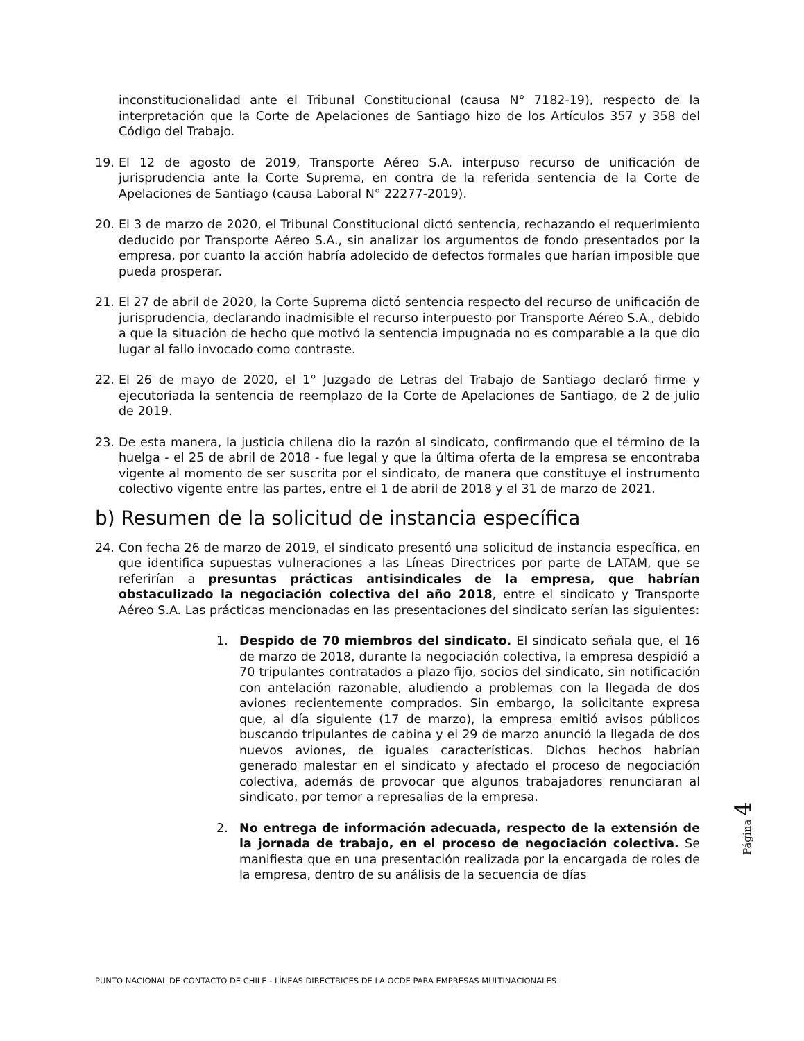inconstitucionalidad ante el Tribunal Constitucional (causa N° 7182-19), respecto de la interpretación que la Corte de Apelaciones de Santiago hizo de los Artículos 357 y 358 del Código del Trabajo.
19. El 12 de agosto de 2019, Transporte Aéreo S.A. interpuso recurso de unificación de jurisprudencia ante la Corte Suprema, en contra de la referida sentencia de la Corte de Apelaciones de Santiago (causa Laboral N° 22277-2019).
20. El 3 de marzo de 2020, el Tribunal Constitucional dictó sentencia, rechazando el requerimiento deducido por Transporte Aéreo S.A., sin analizar los argumentos de fondo presentados por la empresa, por cuanto la acción habría adolecido de defectos formales que harían imposible que pueda prosperar.
21. El 27 de abril de 2020, la Corte Suprema dictó sentencia respecto del recurso de unificación de jurisprudencia, declarando inadmisible el recurso interpuesto por Transporte Aéreo S.A., debido a que la situación de hecho que motivó la sentencia impugnada no es comparable a la que dio lugar al fallo invocado como contraste.
22. El 26 de mayo de 2020, el 1° Juzgado de Letras del Trabajo de Santiago declaró firme y ejecutoriada la sentencia de reemplazo de la Corte de Apelaciones de Santiago, de 2 de julio de 2019.
23. De esta manera, la justicia chilena dio la razón al sindicato, confirmando que el término de la huelga - el 25 de abril de 2018 - fue legal y que la última oferta de la empresa se encontraba vigente al momento de ser suscrita por el sindicato, de manera que constituye el instrumento colectivo vigente entre las partes, entre el 1 de abril de 2018 y el 31 de marzo de 2021.
b) Resumen de la solicitud de instancia específica
24. Con fecha 26 de marzo de 2019, el sindicato presentó una solicitud de instancia específica, en que identifica supuestas vulneraciones a las Líneas Directrices por parte de LATAM, que se referirían a presuntas prácticas antisindicales de la empresa, que habrían obstaculizado la negociación colectiva del año 2018, entre el sindicato y Transporte Aéreo S.A. Las prácticas mencionadas en las presentaciones del sindicato serían las siguientes:
1. Despido de 70 miembros del sindicato. El sindicato señala que, el 16 de marzo de 2018, durante la negociación colectiva, la empresa despidió a 70 tripulantes contratados a plazo fijo, socios del sindicato, sin notificación con antelación razonable, aludiendo a problemas con la llegada de dos aviones recientemente comprados. Sin embargo, la solicitante expresa que, al día siguiente (17 de marzo), la empresa emitió avisos públicos buscando tripulantes de cabina y el 29 de marzo anunció la llegada de dos nuevos aviones, de iguales características. Dichos hechos habrían generado malestar en el sindicato y afectado el proceso de negociación colectiva, además de provocar que algunos trabajadores renunciaran al sindicato, por temor a represalias de la empresa.
2. No entrega de información adecuada, respecto de la extensión de la jornada de trabajo, en el proceso de negociación colectiva. Se manifiesta que en una presentación realizada por la encargada de roles de la empresa, dentro de su análisis de la secuencia de días
Página 4
PUNTO NACIONAL DE CONTACTO DE CHILE - LÍNEAS DIRECTRICES DE LA OCDE PARA EMPRESAS MULTINACIONALES